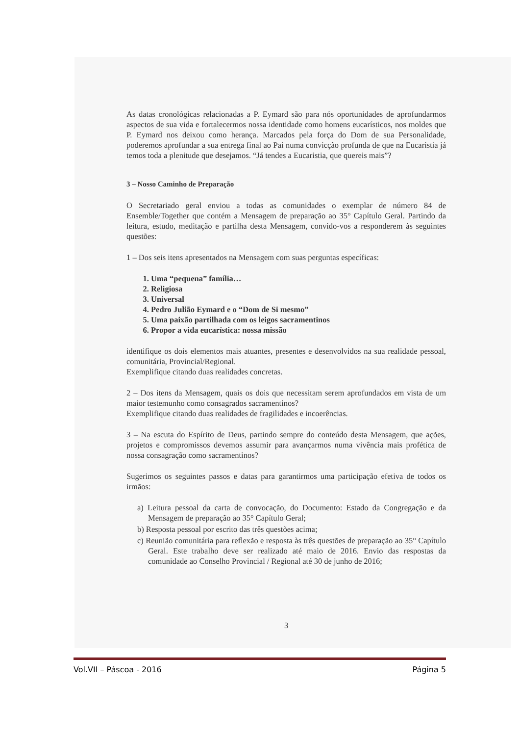As datas cronológicas relacionadas a P. Eymard são para nós oportunidades de aprofundarmos aspectos de sua vida e fortalecermos nossa identidade como homens eucarísticos, nos moldes que P. Eymard nos deixou como herança. Marcados pela força do Dom de sua Personalidade, poderemos aprofundar a sua entrega final ao Pai numa convicção profunda de que na Eucaristia já temos toda a plenitude que desejamos. “Já tendes a Eucaristia, que quereis mais”?
3 – Nosso Caminho de Preparação
O Secretariado geral enviou a todas as comunidades o exemplar de número 84 de Ensemble/Together que contém a Mensagem de preparação ao 35° Capítulo Geral. Partindo da leitura, estudo, meditação e partilha desta Mensagem, convido-vos a responderem às seguintes questões:
1 – Dos seis itens apresentados na Mensagem com suas perguntas específicas:
1. Uma “pequena” família…
2. Religiosa
3. Universal
4. Pedro Julião Eymard e o “Dom de Si mesmo”
5. Uma paixão partilhada com os leigos sacramentinos
6. Propor a vida eucarística: nossa missão
identifique os dois elementos mais atuantes, presentes e desenvolvidos na sua realidade pessoal, comunitária, Provincial/Regional.
Exemplifique citando duas realidades concretas.
2 – Dos itens da Mensagem, quais os dois que necessitam serem aprofundados em vista de um maior testemunho como consagrados sacramentinos?
Exemplifique citando duas realidades de fragilidades e incoerências.
3 – Na escuta do Espírito de Deus, partindo sempre do conteúdo desta Mensagem, que ações, projetos e compromissos devemos assumir para avançarmos numa vivência mais profética de nossa consagração como sacramentinos?
Sugerimos os seguintes passos e datas para garantirmos uma participação efetiva de todos os irmãos:
a) Leitura pessoal da carta de convocação, do Documento: Estado da Congregação e da Mensagem de preparação ao 35° Capítulo Geral;
b) Resposta pessoal por escrito das três questões acima;
c) Reunião comunitária para reflexão e resposta às três questões de preparação ao 35° Capítulo Geral. Este trabalho deve ser realizado até maio de 2016. Envio das respostas da comunidade ao Conselho Provincial / Regional até 30 de junho de 2016;
3
Vol.VII – Páscoa - 2016 Página 5